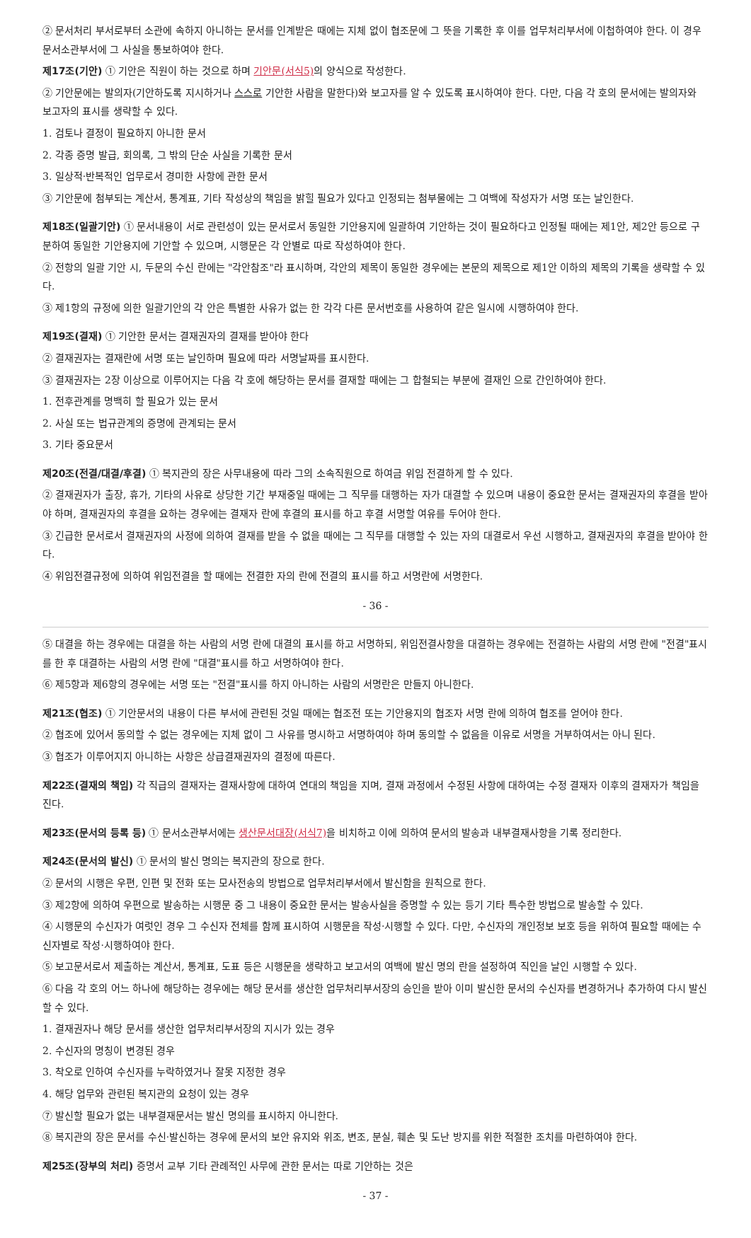② 문서처리 부서로부터 소관에 속하지 아니하는 문서를 인계받은 때에는 지체 없이 협조문에 그 뜻을 기록한 후 이를 업무처리부서에 이첩하여야 한다. 이 경우 문서소관부서에 그 사실을 통보하여야 한다.
제17조(기안) ① 기안은 직원이 하는 것으로 하며 기안문(서식5) 의 양식으로 작성한다.
② 기안문에는 발의자(기안하도록 지시하거나 스스로 기안한 사람을 말한다)와 보고자를 알 수 있도록 표시하여야 한다. 다만, 다음 각 호의 문서에는 발의자와 보고자의 표시를 생략할 수 있다.
1. 검토나 결정이 필요하지 아니한 문서
2. 각종 증명 발급, 회의록, 그 밖의 단순 사실을 기록한 문서
3. 일상적·반복적인 업무로서 경미한 사항에 관한 문서
③ 기안문에 첨부되는 계산서, 통계표, 기타 작성상의 책임을 밝힐 필요가 있다고 인정되는 첨부물에는 그 여백에 작성자가 서명 또는 날인한다.
제18조(일괄기안) ① 문서내용이 서로 관련성이 있는 문서로서 동일한 기안용지에 일괄하여 기안하는 것이 필요하다고 인정될 때에는 제1안, 제2안 등으로 구분하여 동일한 기안용지에 기안할 수 있으며, 시행문은 각 안별로 따로 작성하여야 한다.
② 전항의 일괄 기안 시, 두문의 수신 란에는 "각안참조"라 표시하며, 각안의 제목이 동일한 경우에는 본문의 제목으로 제1안 이하의 제목의 기록을 생략할 수 있다.
③ 제1항의 규정에 의한 일괄기안의 각 안은 특별한 사유가 없는 한 각각 다른 문서번호를 사용하여 같은 일시에 시행하여야 한다.
제19조(결재) ① 기안한 문서는 결재권자의 결재를 받아야 한다
② 결재권자는 결재란에 서명 또는 날인하며 필요에 따라 서명날짜를 표시한다.
③ 결재권자는 2장 이상으로 이루어지는 다음 각 호에 해당하는 문서를 결재할 때에는 그 합철되는 부분에 결재인 으로 간인하여야 한다.
1. 전후관계를 명백히 할 필요가 있는 문서
2. 사실 또는 법규관계의 증명에 관계되는 문서
3. 기타 중요문서
제20조(전결/대결/후결) ① 복지관의 장은 사무내용에 따라 그의 소속직원으로 하여금 위임 전결하게 할 수 있다.
② 결재권자가 출장, 휴가, 기타의 사유로 상당한 기간 부재중일 때에는 그 직무를 대행하는 자가 대결할 수 있으며 내용이 중요한 문서는 결재권자의 후결을 받아야 하며, 결재권자의 후결을 요하는 경우에는 결재자 란에 후결의 표시를 하고 후결 서명할 여유를 두어야 한다.
③ 긴급한 문서로서 결재권자의 사정에 의하여 결재를 받을 수 없을 때에는 그 직무를 대행할 수 있는 자의 대결로서 우선 시행하고, 결재권자의 후결을 받아야 한다.
④ 위임전결규정에 의하여 위임전결을 할 때에는 전결한 자의 란에 전결의 표시를 하고 서명란에 서명한다.
- 36 -
⑤ 대결을 하는 경우에는 대결을 하는 사람의 서명 란에 대결의 표시를 하고 서명하되, 위임전결사항을 대결하는 경우에는 전결하는 사람의 서명 란에 "전결"표시를 한 후 대결하는 사람의 서명 란에 "대결"표시를 하고 서명하여야 한다.
⑥ 제5항과 제6항의 경우에는 서명 또는 "전결"표시를 하지 아니하는 사람의 서명란은 만들지 아니한다.
제21조(협조) ① 기안문서의 내용이 다른 부서에 관련된 것일 때에는 협조전 또는 기안용지의 협조자 서명 란에 의하여 협조를 얻어야 한다.
② 협조에 있어서 동의할 수 없는 경우에는 지체 없이 그 사유를 명시하고 서명하여야 하며 동의할 수 없음을 이유로 서명을 거부하여서는 아니 된다.
③ 협조가 이루어지지 아니하는 사항은 상급결재권자의 결정에 따른다.
제22조(결재의 책임) 각 직급의 결재자는 결재사항에 대하여 연대의 책임을 지며, 결재 과정에서 수정된 사항에 대하여는 수정 결재자 이후의 결재자가 책임을 진다.
제23조(문서의 등록 등) ① 문서소관부서에는 생산문서대장(서식7) 을 비치하고 이에 의하여 문서의 발송과 내부결재사항을 기록 정리한다.
제24조(문서의 발신) ① 문서의 발신 명의는 복지관의 장으로 한다.
② 문서의 시행은 우편, 인편 및 전화 또는 모사전송의 방법으로 업무처리부서에서 발신함을 원칙으로 한다.
③ 제2항에 의하여 우편으로 발송하는 시행문 중 그 내용이 중요한 문서는 발송사실을 증명할 수 있는 등기 기타 특수한 방법으로 발송할 수 있다.
④ 시행문의 수신자가 여럿인 경우 그 수신자 전체를 함께 표시하여 시행문을 작성·시행할 수 있다. 다만, 수신자의 개인정보 보호 등을 위하여 필요할 때에는 수신자별로 작성·시행하여야 한다.
⑤ 보고문서로서 제출하는 계산서, 통계표, 도표 등은 시행문을 생략하고 보고서의 여백에 발신 명의 란을 설정하여 직인을 날인 시행할 수 있다.
⑥ 다음 각 호의 어느 하나에 해당하는 경우에는 해당 문서를 생산한 업무처리부서장의 승인을 받아 이미 발신한 문서의 수신자를 변경하거나 추가하여 다시 발신할 수 있다.
1. 결재권자나 해당 문서를 생산한 업무처리부서장의 지시가 있는 경우
2. 수신자의 명칭이 변경된 경우
3. 착오로 인하여 수신자를 누락하였거나 잘못 지정한 경우
4. 해당 업무와 관련된 복지관의 요청이 있는 경우
⑦ 발신할 필요가 없는 내부결재문서는 발신 명의를 표시하지 아니한다.
⑧ 복지관의 장은 문서를 수신·발신하는 경우에 문서의 보안 유지와 위조, 변조, 분실, 훼손 및 도난 방지를 위한 적절한 조치를 마련하여야 한다.
제25조(장부의 처리) 증명서 교부 기타 관례적인 사무에 관한 문서는 따로 기안하는 것은
- 37 -